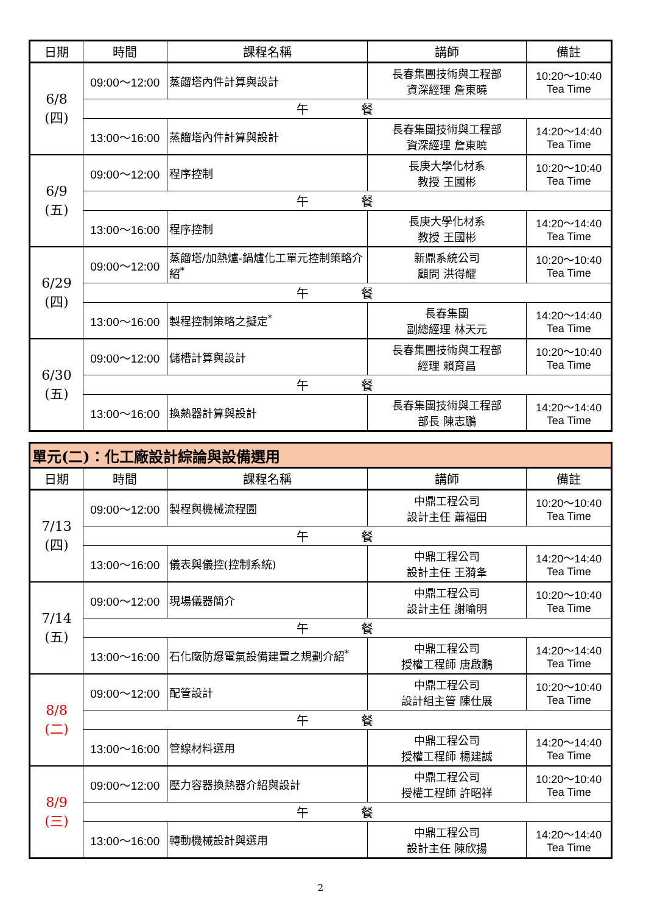| 日期 | 時間 | 課程名稱 | 講師 | 備註 |
| --- | --- | --- | --- | --- |
| 6/8 (四) | 09:00～12:00 | 蒸餾塔內件計算與設計 | 長春集團技術與工程部 資深經理 詹東曉 | 10:20～10:40 Tea Time |
| | 午 餐 | | | |
| | 13:00～16:00 | 蒸餾塔內件計算與設計 | 長春集團技術與工程部 資深經理 詹東曉 | 14:20～14:40 Tea Time |
| 6/9 (五) | 09:00～12:00 | 程序控制 | 長庚大學化材系 教授 王國彬 | 10:20～10:40 Tea Time |
| | 午 餐 | | | |
| | 13:00～16:00 | 程序控制 | 長庚大學化材系 教授 王國彬 | 14:20～14:40 Tea Time |
| 6/29 (四) | 09:00～12:00 | 蒸餾塔/加熱爐-鍋爐化工單元控制策略介紹<sup>*</sup> | 新鼎系統公司 顧問 洪得耀 | 10:20～10:40 Tea Time |
| | 午 餐 | | | |
| | 13:00～16:00 | 製程控制策略之擬定<sup>*</sup> | 長春集團 副總經理 林天元 | 14:20～14:40 Tea Time |
| 6/30 (五) | 09:00～12:00 | 儲槽計算與設計 | 長春集團技術與工程部 經理 賴育昌 | 10:20～10:40 Tea Time |
| | 午 餐 | | | |
| | 13:00～16:00 | 換熱器計算與設計 | 長春集團技術與工程部 部長 陳志鵬 | 14:20～14:40 Tea Time |
| 單元(二)：化工廠設計綜論與設備選用 | | | | |
| 日期 | 時間 | 課程名稱 | 講師 | 備註 |
| 7/13 (四) | 09:00～12:00 | 製程與機械流程圖 | 中鼎工程公司 設計主任 蕭福田 | 10:20～10:40 Tea Time |
| | 午 餐 | | | |
| | 13:00～16:00 | 儀表與儀控(控制系統) | 中鼎工程公司 設計主任 王漪夆 | 14:20～14:40 Tea Time |
| 7/14 (五) | 09:00～12:00 | 現場儀器簡介 | 中鼎工程公司 設計主任 謝喻明 | 10:20～10:40 Tea Time |
| | 午 餐 | | | |
| | 13:00～16:00 | 石化廠防爆電氣設備建置之規劃介紹<sup>*</sup> | 中鼎工程公司 授權工程師 唐啟鵬 | 14:20～14:40 Tea Time |
| 8/8 (二) | 09:00～12:00 | 配管設計 | 中鼎工程公司 設計組主管 陳仕展 | 10:20～10:40 Tea Time |
| | 午 餐 | | | |
| | 13:00～16:00 | 管線材料選用 | 中鼎工程公司 授權工程師 楊建誠 | 14:20～14:40 Tea Time |
| 8/9 (三) | 09:00～12:00 | 壓力容器換熱器介紹與設計 | 中鼎工程公司 授權工程師 許昭祥 | 10:20～10:40 Tea Time |
| | 午 餐 | | | |
| | 13:00～16:00 | 轉動機械設計與選用 | 中鼎工程公司 設計主任 陳欣揚 | 14:20～14:40 Tea Time |
2